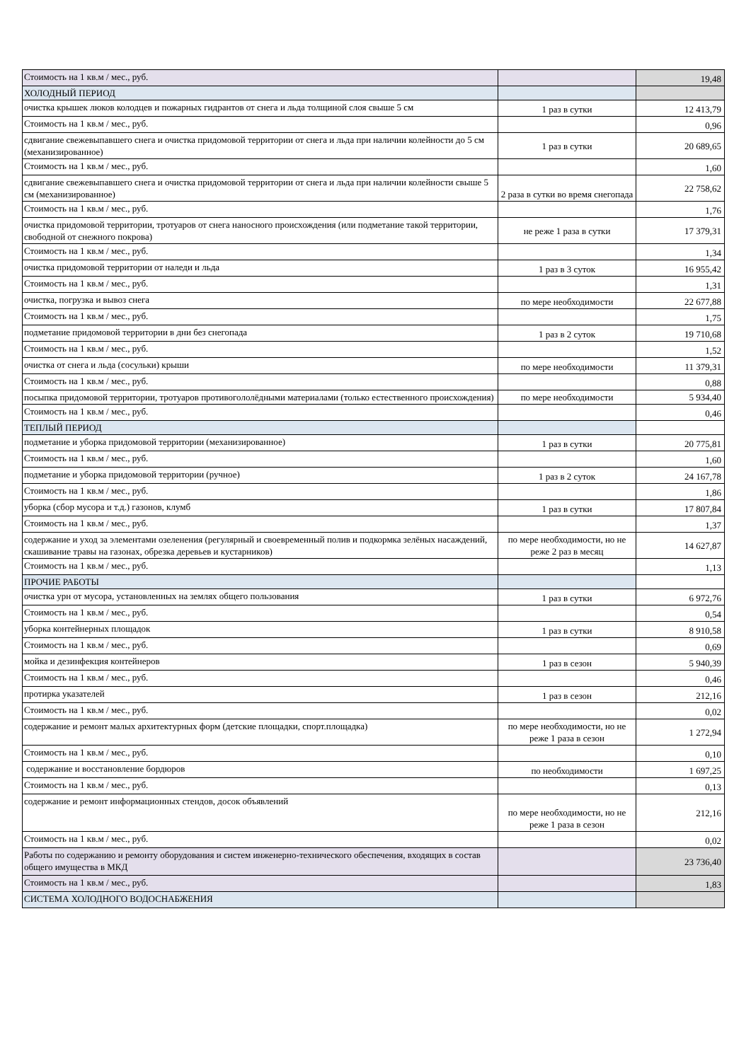| Стоимость на 1 кв.м / мес., руб. | | 19,48 |
| ХОЛОДНЫЙ ПЕРИОД | | |
| очистка крышек люков колодцев и пожарных гидрантов от снега и льда толщиной слоя свыше 5 см | 1 раз в сутки | 12 413,79 |
| Стоимость на 1 кв.м / мес., руб. | | 0,96 |
| сдвигание свежевыпавшего снега и очистка придомовой территории от снега и льда при наличии колейности до 5 см (механизированное) | 1 раз в сутки | 20 689,65 |
| Стоимость на 1 кв.м / мес., руб. | | 1,60 |
| сдвигание свежевыпавшего снега и очистка придомовой территории от снега и льда при наличии колейности свыше 5 см (механизированное) | 2 раза в сутки во время снегопада | 22 758,62 |
| Стоимость на 1 кв.м / мес., руб. | | 1,76 |
| очистка придомовой территории, тротуаров от снега наносного происхождения (или подметание такой территории, свободной от снежного покрова) | не реже 1 раза в сутки | 17 379,31 |
| Стоимость на 1 кв.м / мес., руб. | | 1,34 |
| очистка придомовой территории от наледи и льда | 1 раз в 3 суток | 16 955,42 |
| Стоимость на 1 кв.м / мес., руб. | | 1,31 |
| очистка, погрузка и вывоз снега | по мере необходимости | 22 677,88 |
| Стоимость на 1 кв.м / мес., руб. | | 1,75 |
| подметание придомовой территории в дни без снегопада | 1 раз в 2 суток | 19 710,68 |
| Стоимость на 1 кв.м / мес., руб. | | 1,52 |
| очистка от снега и льда (сосульки) крыши | по мере необходимости | 11 379,31 |
| Стоимость на 1 кв.м / мес., руб. | | 0,88 |
| посыпка придомовой территории, тротуаров противогололёдными материалами (только естественного происхождения) | по мере необходимости | 5 934,40 |
| Стоимость на 1 кв.м / мес., руб. | | 0,46 |
| ТЕПЛЫЙ ПЕРИОД | | |
| подметание и уборка придомовой территории (механизированное) | 1 раз в сутки | 20 775,81 |
| Стоимость на 1 кв.м / мес., руб. | | 1,60 |
| подметание и уборка придомовой территории (ручное) | 1 раз в 2 суток | 24 167,78 |
| Стоимость на 1 кв.м / мес., руб. | | 1,86 |
| уборка (сбор мусора и т.д.) газонов, клумб | 1 раз в сутки | 17 807,84 |
| Стоимость на 1 кв.м / мес., руб. | | 1,37 |
| содержание и уход за элементами озеленения (регулярный и своевременный полив и подкормка зелёных насаждений, скашивание травы на газонах, обрезка деревьев и кустарников) | по мере необходимости, но не реже 2 раз в месяц | 14 627,87 |
| Стоимость на 1 кв.м / мес., руб. | | 1,13 |
| ПРОЧИЕ РАБОТЫ | | |
| очистка урн от мусора, установленных на землях общего пользования | 1 раз в сутки | 6 972,76 |
| Стоимость на 1 кв.м / мес., руб. | | 0,54 |
| уборка контейнерных площадок | 1 раз в сутки | 8 910,58 |
| Стоимость на 1 кв.м / мес., руб. | | 0,69 |
| мойка и дезинфекция контейнеров | 1 раз в сезон | 5 940,39 |
| Стоимость на 1 кв.м / мес., руб. | | 0,46 |
| протирка указателей | 1 раз в сезон | 212,16 |
| Стоимость на 1 кв.м / мес., руб. | | 0,02 |
| содержание и ремонт малых архитектурных форм (детские площадки, спорт.площадка) | по мере необходимости, но не реже 1 раза в сезон | 1 272,94 |
| Стоимость на 1 кв.м / мес., руб. | | 0,10 |
| содержание и восстановление бордюров | по необходимости | 1 697,25 |
| Стоимость на 1 кв.м / мес., руб. | | 0,13 |
| содержание и ремонт информационных стендов, досок объявлений | по мере необходимости, но не реже 1 раза в сезон | 212,16 |
| Стоимость на 1 кв.м / мес., руб. | | 0,02 |
| Работы по содержанию и ремонту оборудования и систем инженерно-технического обеспечения, входящих в состав общего имущества в МКД | | 23 736,40 |
| Стоимость на 1 кв.м / мес., руб. | | 1,83 |
| СИСТЕМА ХОЛОДНОГО ВОДОСНАБЖЕНИЯ | | |